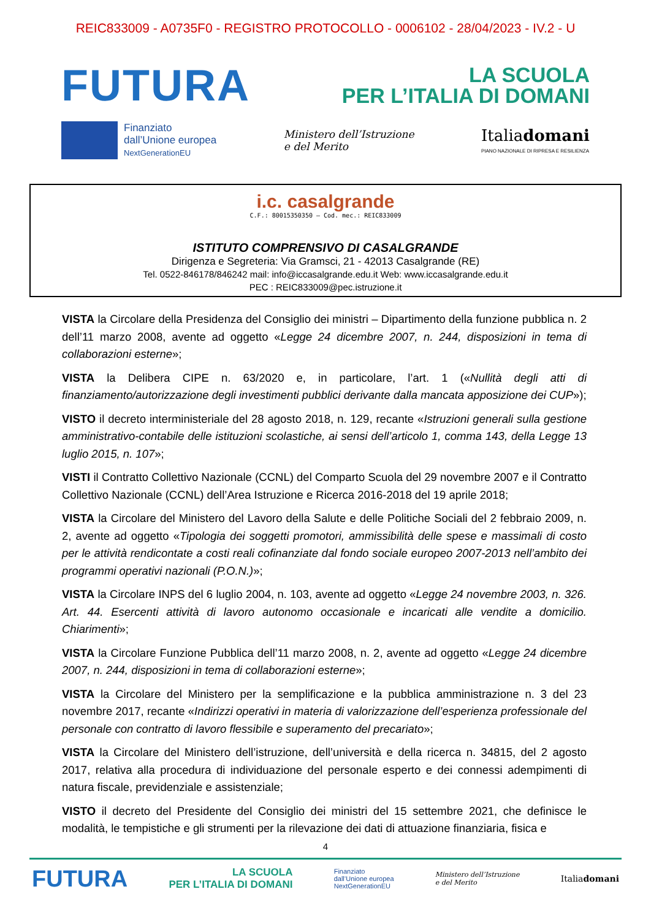REIC833009 - A0735F0 - REGISTRO PROTOCOLLO - 0006102 - 28/04/2023 - IV.2 - U
FUTURA
LA SCUOLA
PER L’ITALIA DI DOMANI
Finanziato
dall’Unione europea
NextGenerationEU
Ministero dell’Istruzione
e del Merito
Italiadomani
PIANO NAZIONALE DI RIPRESA E RESILIENZA
i.c. casalgrande
C.F.: 80015350350 – Cod. mec.: REIC833009
ISTITUTO COMPRENSIVO DI CASALGRANDE
Dirigenza e Segreteria: Via Gramsci, 21 - 42013 Casalgrande (RE)
Tel. 0522-846178/846242 mail: info@iccasalgrande.edu.it Web: www.iccasalgrande.edu.it
PEC : REIC833009@pec.istruzione.it
VISTA la Circolare della Presidenza del Consiglio dei ministri – Dipartimento della funzione pubblica n. 2 dell’11 marzo 2008, avente ad oggetto «Legge 24 dicembre 2007, n. 244, disposizioni in tema di collaborazioni esterne»;
VISTA la Delibera CIPE n. 63/2020 e, in particolare, l’art. 1 («Nullità degli atti di finanziamento/autorizzazione degli investimenti pubblici derivante dalla mancata apposizione dei CUP»);
VISTO il decreto interministeriale del 28 agosto 2018, n. 129, recante «Istruzioni generali sulla gestione amministrativo-contabile delle istituzioni scolastiche, ai sensi dell’articolo 1, comma 143, della Legge 13 luglio 2015, n. 107»;
VISTI il Contratto Collettivo Nazionale (CCNL) del Comparto Scuola del 29 novembre 2007 e il Contratto Collettivo Nazionale (CCNL) dell’Area Istruzione e Ricerca 2016-2018 del 19 aprile 2018;
VISTA la Circolare del Ministero del Lavoro della Salute e delle Politiche Sociali del 2 febbraio 2009, n. 2, avente ad oggetto «Tipologia dei soggetti promotori, ammissibilità delle spese e massimali di costo per le attività rendicontate a costi reali cofinanziate dal fondo sociale europeo 2007-2013 nell’ambito dei programmi operativi nazionali (P.O.N.)»;
VISTA la Circolare INPS del 6 luglio 2004, n. 103, avente ad oggetto «Legge 24 novembre 2003, n. 326. Art. 44. Esercenti attività di lavoro autonomo occasionale e incaricati alle vendite a domicilio. Chiarimenti»;
VISTA la Circolare Funzione Pubblica dell’11 marzo 2008, n. 2, avente ad oggetto «Legge 24 dicembre 2007, n. 244, disposizioni in tema di collaborazioni esterne»;
VISTA la Circolare del Ministero per la semplificazione e la pubblica amministrazione n. 3 del 23 novembre 2017, recante «Indirizzi operativi in materia di valorizzazione dell’esperienza professionale del personale con contratto di lavoro flessibile e superamento del precariato»;
VISTA la Circolare del Ministero dell’istruzione, dell’università e della ricerca n. 34815, del 2 agosto 2017, relativa alla procedura di individuazione del personale esperto e dei connessi adempimenti di natura fiscale, previdenziale e assistenziale;
VISTO il decreto del Presidente del Consiglio dei ministri del 15 settembre 2021, che definisce le modalità, le tempistiche e gli strumenti per la rilevazione dei dati di attuazione finanziaria, fisica e
4
FUTURA LA SCUOLA
PER L’ITALIA DI DOMANI Finanziato
dall’Unione europea
NextGenerationEU Ministero dell’Istruzione
e del Merito Italiadomani